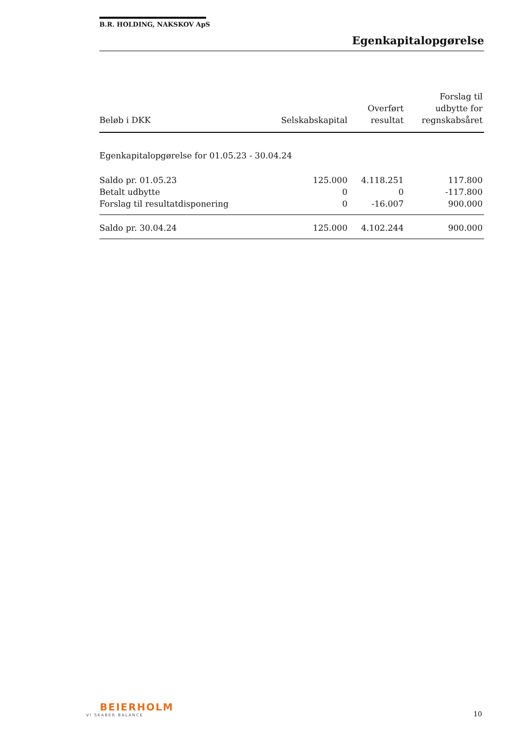B.R. HOLDING, NAKSKOV ApS
Egenkapitalopgørelse
| Beløb i DKK | Selskabskapital | Overført resultat | Forslag til udbytte for regnskabsåret |
| --- | --- | --- | --- |
| Egenkapitalopgørelse for 01.05.23 - 30.04.24 | | | |
| Saldo pr. 01.05.23 | 125.000 | 4.118.251 | 117.800 |
| Betalt udbytte | 0 | 0 | -117.800 |
| Forslag til resultatdisponering | 0 | -16.007 | 900.000 |
| Saldo pr. 30.04.24 | 125.000 | 4.102.244 | 900.000 |
BEIERHOLM
VI SKABER BALANCE
10